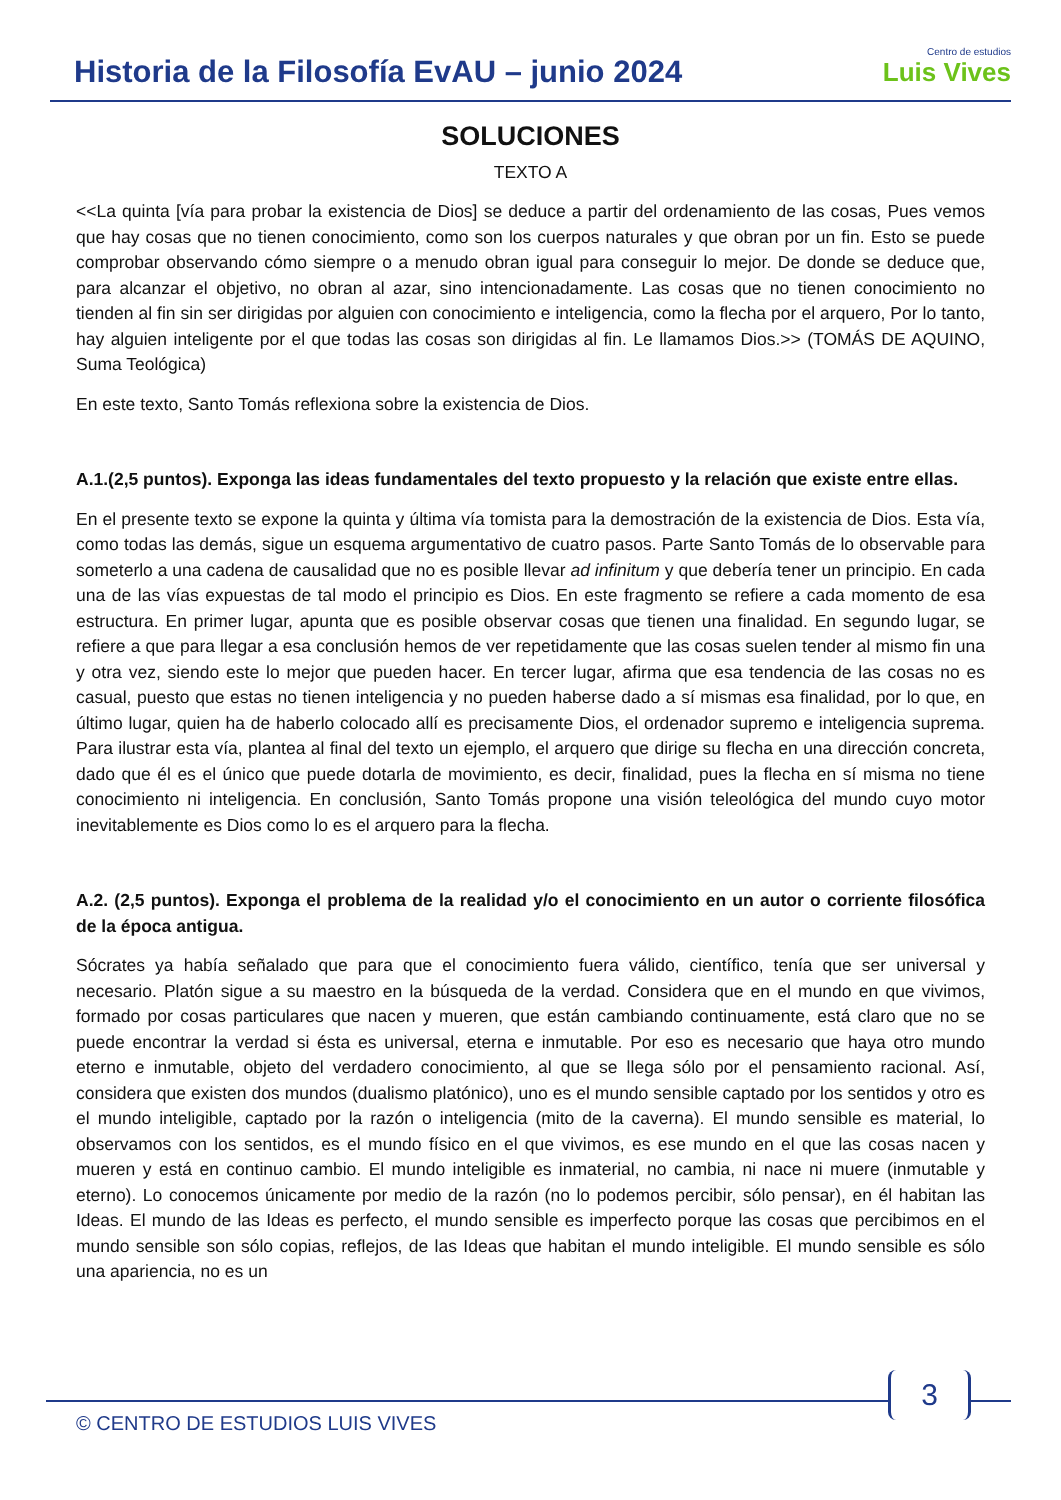Historia de la Filosofía EvAU – junio 2024
Centro de estudios
Luis Vives
SOLUCIONES
TEXTO A
<<La quinta [vía para probar la existencia de Dios] se deduce a partir del ordenamiento de las cosas, Pues vemos que hay cosas que no tienen conocimiento, como son los cuerpos naturales y que obran por un fin. Esto se puede comprobar observando cómo siempre o a menudo obran igual para conseguir lo mejor. De donde se deduce que, para alcanzar el objetivo, no obran al azar, sino intencionadamente. Las cosas que no tienen conocimiento no tienden al fin sin ser dirigidas por alguien con conocimiento e inteligencia, como la flecha por el arquero, Por lo tanto, hay alguien inteligente por el que todas las cosas son dirigidas al fin. Le llamamos Dios.>> (TOMÁS DE AQUINO, Suma Teológica)
En este texto, Santo Tomás reflexiona sobre la existencia de Dios.
A.1.(2,5 puntos). Exponga las ideas fundamentales del texto propuesto y la relación que existe entre ellas.
En el presente texto se expone la quinta y última vía tomista para la demostración de la existencia de Dios. Esta vía, como todas las demás, sigue un esquema argumentativo de cuatro pasos. Parte Santo Tomás de lo observable para someterlo a una cadena de causalidad que no es posible llevar ad infinitum y que debería tener un principio. En cada una de las vías expuestas de tal modo el principio es Dios. En este fragmento se refiere a cada momento de esa estructura. En primer lugar, apunta que es posible observar cosas que tienen una finalidad. En segundo lugar, se refiere a que para llegar a esa conclusión hemos de ver repetidamente que las cosas suelen tender al mismo fin una y otra vez, siendo este lo mejor que pueden hacer. En tercer lugar, afirma que esa tendencia de las cosas no es casual, puesto que estas no tienen inteligencia y no pueden haberse dado a sí mismas esa finalidad, por lo que, en último lugar, quien ha de haberlo colocado allí es precisamente Dios, el ordenador supremo e inteligencia suprema. Para ilustrar esta vía, plantea al final del texto un ejemplo, el arquero que dirige su flecha en una dirección concreta, dado que él es el único que puede dotarla de movimiento, es decir, finalidad, pues la flecha en sí misma no tiene conocimiento ni inteligencia. En conclusión, Santo Tomás propone una visión teleológica del mundo cuyo motor inevitablemente es Dios como lo es el arquero para la flecha.
A.2. (2,5 puntos). Exponga el problema de la realidad y/o el conocimiento en un autor o corriente filosófica de la época antigua.
Sócrates ya había señalado que para que el conocimiento fuera válido, científico, tenía que ser universal y necesario. Platón sigue a su maestro en la búsqueda de la verdad. Considera que en el mundo en que vivimos, formado por cosas particulares que nacen y mueren, que están cambiando continuamente, está claro que no se puede encontrar la verdad si ésta es universal, eterna e inmutable. Por eso es necesario que haya otro mundo eterno e inmutable, objeto del verdadero conocimiento, al que se llega sólo por el pensamiento racional. Así, considera que existen dos mundos (dualismo platónico), uno es el mundo sensible captado por los sentidos y otro es el mundo inteligible, captado por la razón o inteligencia (mito de la caverna). El mundo sensible es material, lo observamos con los sentidos, es el mundo físico en el que vivimos, es ese mundo en el que las cosas nacen y mueren y está en continuo cambio. El mundo inteligible es inmaterial, no cambia, ni nace ni muere (inmutable y eterno). Lo conocemos únicamente por medio de la razón (no lo podemos percibir, sólo pensar), en él habitan las Ideas. El mundo de las Ideas es perfecto, el mundo sensible es imperfecto porque las cosas que percibimos en el mundo sensible son sólo copias, reflejos, de las Ideas que habitan el mundo inteligible. El mundo sensible es sólo una apariencia, no es un
3
© CENTRO DE ESTUDIOS LUIS VIVES